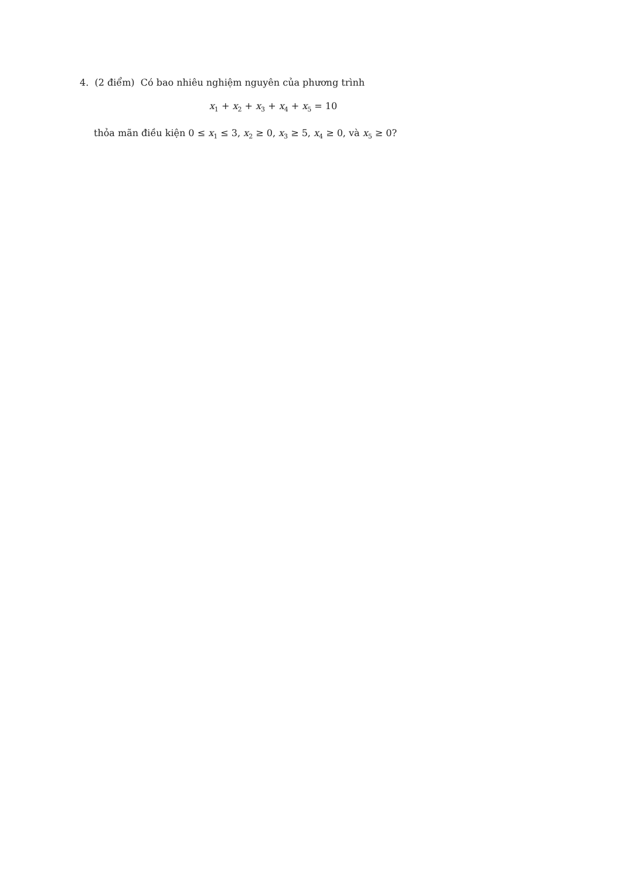4. (2 điểm) Có bao nhiêu nghiệm nguyên của phương trình
x<sub>1</sub> + x<sub>2</sub> + x<sub>3</sub> + x<sub>4</sub> + x<sub>5</sub> = 10
thỏa mãn điều kiện 0 ≤ x<sub>1</sub> ≤ 3, x<sub>2</sub> ≥ 0, x<sub>3</sub> ≥ 5, x<sub>4</sub> ≥ 0, và x<sub>5</sub> ≥ 0?